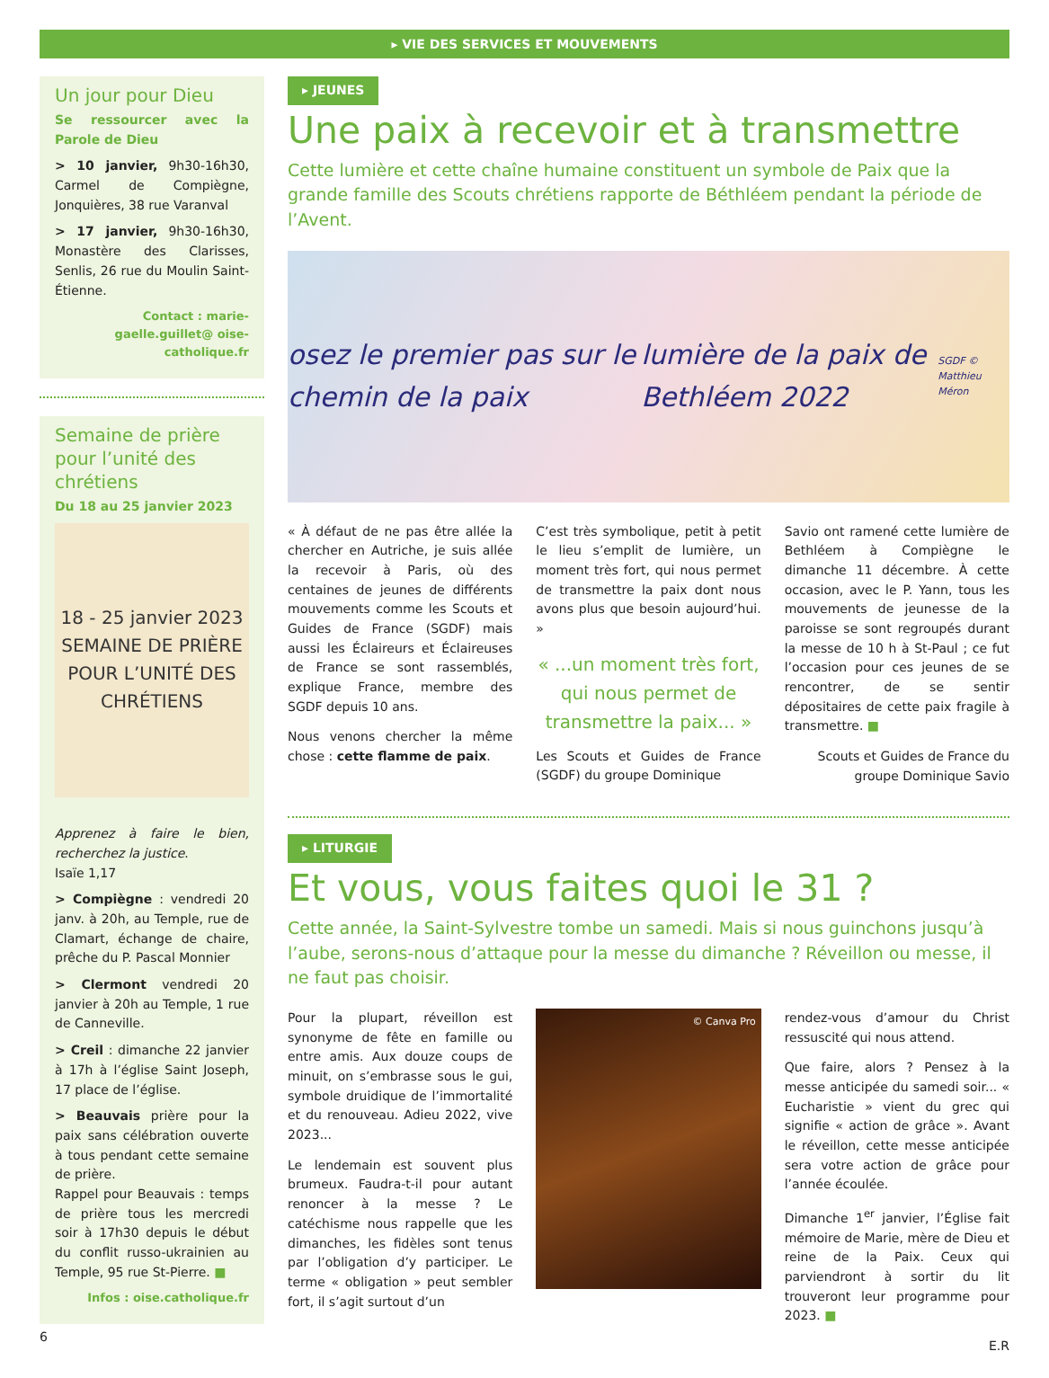▸ VIE DES SERVICES ET MOUVEMENTS
Un jour pour Dieu
Se ressourcer avec la Parole de Dieu
> 10 janvier, 9h30-16h30, Carmel de Compiègne, Jonquières, 38 rue Varanval
> 17 janvier, 9h30-16h30, Monastère des Clarisses, Senlis, 26 rue du Moulin Saint-Étienne.
Contact : marie-gaelle.guillet@ oise-catholique.fr
Semaine de prière pour l’unité des chrétiens
Du 18 au 25 janvier 2023
18 - 25 janvier 2023
SEMAINE DE PRIÈRE POUR L’UNITÉ DES CHRÉTIENS
Apprenez à faire le bien, recherchez la justice.
Isaïe 1,17
> Compiègne : vendredi 20 janv. à 20h, au Temple, rue de Clamart, échange de chaire, prêche du P. Pascal Monnier
> Clermont vendredi 20 janvier à 20h au Temple, 1 rue de Canneville.
> Creil : dimanche 22 janvier à 17h à l’église Saint Joseph, 17 place de l’église.
> Beauvais prière pour la paix sans célébration ouverte à tous pendant cette semaine de prière.
Rappel pour Beauvais : temps de prière tous les mercredi soir à 17h30 depuis le début du conflit russo-ukrainien au Temple, 95 rue St-Pierre. ■
Infos : oise.catholique.fr
6
▸ JEUNES
Une paix à recevoir et à transmettre
Cette lumière et cette chaîne humaine constituent un symbole de Paix que la grande famille des Scouts chrétiens rapporte de Béthléem pendant la période de l’Avent.
osez le premier pas sur le chemin de la paix lumière de la paix de Bethléem 2022 SGDF © Matthieu Méron
« À défaut de ne pas être allée la chercher en Autriche, je suis allée la recevoir à Paris, où des centaines de jeunes de différents mouvements comme les Scouts et Guides de France (SGDF) mais aussi les Éclaireurs et Éclaireuses de France se sont rassemblés, explique France, membre des SGDF depuis 10 ans.
Nous venons chercher la même chose : cette flamme de paix.
C’est très symbolique, petit à petit le lieu s’emplit de lumière, un moment très fort, qui nous permet de transmettre la paix dont nous avons plus que besoin aujourd’hui. »
« ...un moment très fort, qui nous permet de transmettre la paix... »
Les Scouts et Guides de France (SGDF) du groupe Dominique
Savio ont ramené cette lumière de Bethléem à Compiègne le dimanche 11 décembre. À cette occasion, avec le P. Yann, tous les mouvements de jeunesse de la paroisse se sont regroupés durant la messe de 10 h à St-Paul ; ce fut l’occasion pour ces jeunes de se rencontrer, de se sentir dépositaires de cette paix fragile à transmettre. ■
Scouts et Guides de France du groupe Dominique Savio
▸ LITURGIE
Et vous, vous faites quoi le 31 ?
Cette année, la Saint-Sylvestre tombe un samedi. Mais si nous guinchons jusqu’à l’aube, serons-nous d’attaque pour la messe du dimanche ? Réveillon ou messe, il ne faut pas choisir.
Pour la plupart, réveillon est synonyme de fête en famille ou entre amis. Aux douze coups de minuit, on s’embrasse sous le gui, symbole druidique de l’immortalité et du renouveau. Adieu 2022, vive 2023...
Le lendemain est souvent plus brumeux. Faudra-t-il pour autant renoncer à la messe ? Le catéchisme nous rappelle que les dimanches, les fidèles sont tenus par l’obligation d’y participer. Le terme « obligation » peut sembler fort, il s’agit surtout d’un
© Canva Pro
rendez-vous d’amour du Christ ressuscité qui nous attend.
Que faire, alors ? Pensez à la messe anticipée du samedi soir... « Eucharistie » vient du grec qui signifie « action de grâce ». Avant le réveillon, cette messe anticipée sera votre action de grâce pour l’année écoulée.
Dimanche 1<sup>er</sup> janvier, l’Église fait mémoire de Marie, mère de Dieu et reine de la Paix. Ceux qui parviendront à sortir du lit trouveront leur programme pour 2023. ■
E.R